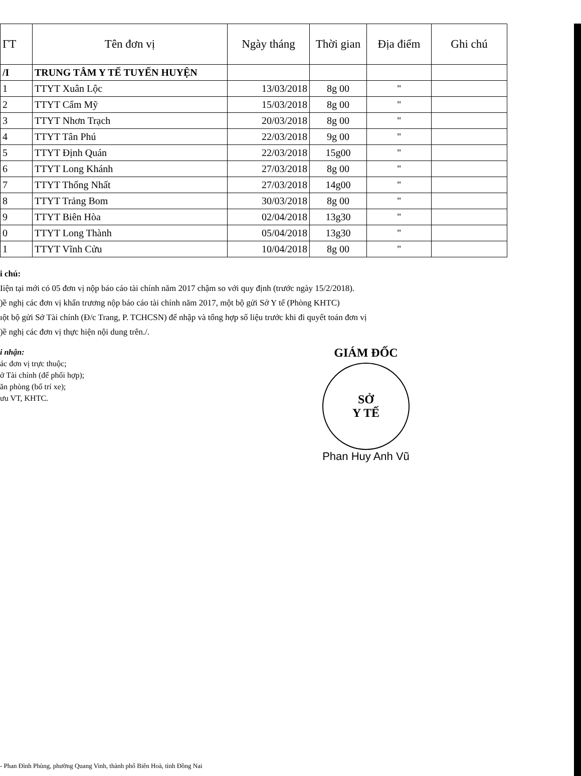| ΓT | Tên đơn vị | Ngày tháng | Thời gian | Địa điểm | Ghi chú |
| --- | --- | --- | --- | --- | --- |
| /I | TRUNG TÂM Y TẾ TUYẾN HUYỆN | | | | |
| 1 | TTYT Xuân Lộc | 13/03/2018 | 8g 00 | " | |
| 2 | TTYT Cẩm Mỹ | 15/03/2018 | 8g 00 | " | |
| 3 | TTYT Nhơn Trạch | 20/03/2018 | 8g 00 | " | |
| 4 | TTYT Tân Phú | 22/03/2018 | 9g 00 | " | |
| 5 | TTYT Định Quán | 22/03/2018 | 15g00 | " | |
| 6 | TTYT Long Khánh | 27/03/2018 | 8g 00 | " | |
| 7 | TTYT Thống Nhất | 27/03/2018 | 14g00 | " | |
| 8 | TTYT Trảng Bom | 30/03/2018 | 8g 00 | " | |
| 9 | TTYT Biên Hòa | 02/04/2018 | 13g30 | " | |
| 0 | TTYT Long Thành | 05/04/2018 | 13g30 | " | |
| 1 | TTYT Vĩnh Cửu | 10/04/2018 | 8g 00 | " | |
i chú:
Iiện tại mới có 05 đơn vị nộp báo cáo tài chính năm 2017 chậm so với quy định (trước ngày 15/2/2018).
)ề nghị các đơn vị khẩn trương nộp báo cáo tài chính năm 2017, một bộ gửi Sở Y tế (Phòng KHTC)
ıột bộ gửi Sở Tài chính (Đ/c Trang, P. TCHCSN) để nhập và tổng hợp số liệu trước khi đi quyết toán đơn vị
)ề nghị các đơn vị thực hiện nội dung trên./.
i nhận:
ác đơn vị trực thuộc;
ở Tài chính (để phối hợp);
ăn phòng (bố trí xe);
ưu VT, KHTC.
GIÁM ĐỐC
SỞ
Y TẾ
Phan Huy Anh Vũ
- Phan Đình Phùng, phường Quang Vinh, thành phố Biên Hoà, tỉnh Đồng Nai